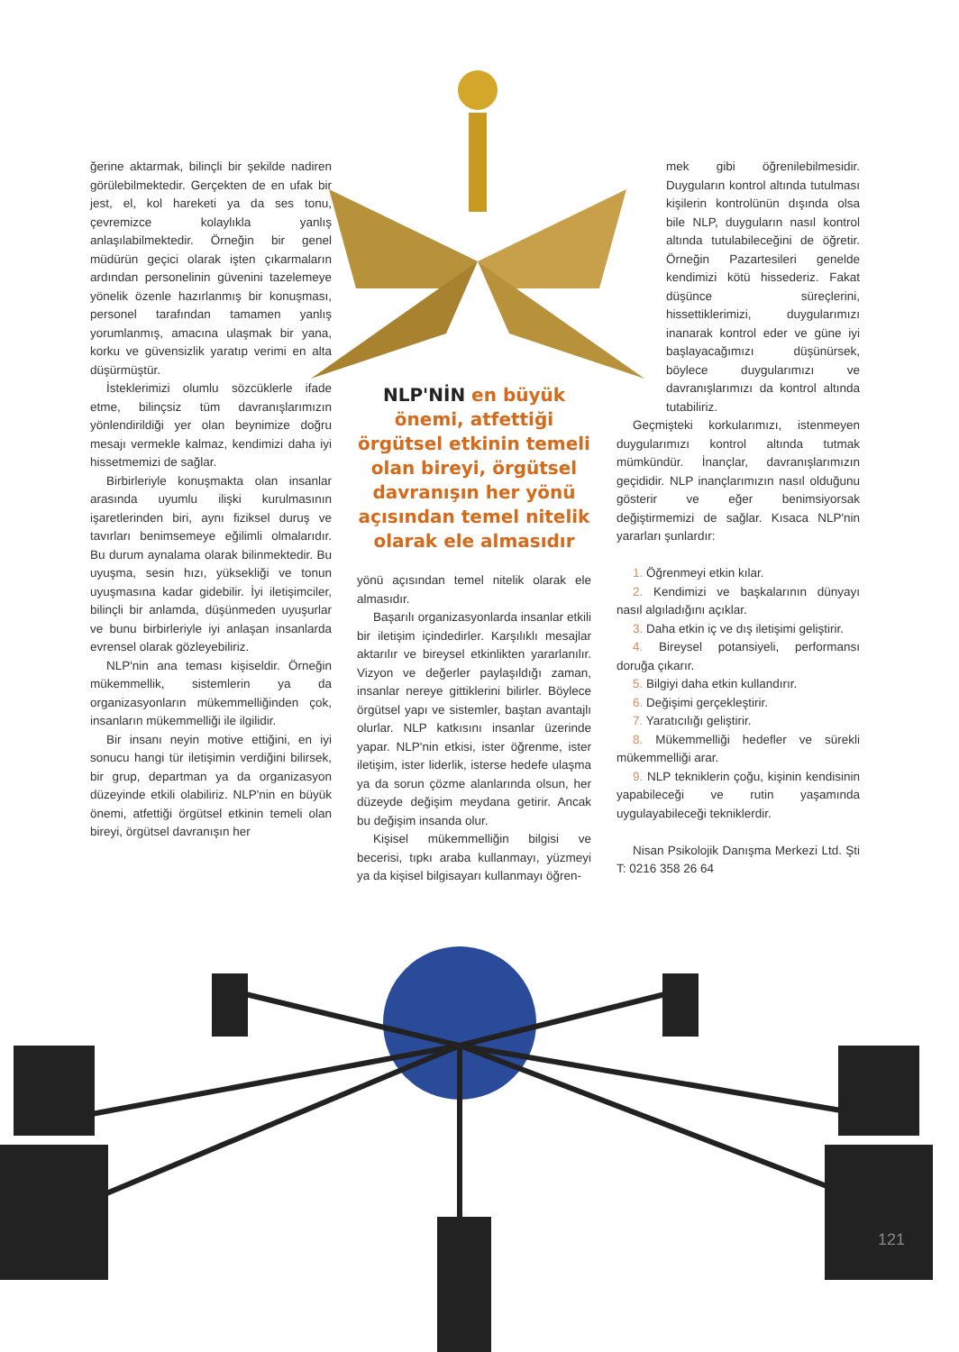ğerine aktarmak, bilinçli bir şekilde nadiren görülebilmektedir. Gerçekten de en ufak bir jest, el, kol hareketi ya da ses tonu, çevremizce kolaylıkla yanlış anlaşılabilmektedir. Örneğin bir genel müdürün geçici olarak işten çıkarmaların ardından personelinin güvenini tazelemeye yönelik özenle hazırlanmış bir konuşması, personel tarafından tamamen yanlış yorumlanmış, amacına ulaşmak bir yana, korku ve güvensizlik yaratıp verimi en alta düşürmüştür.
İsteklerimizi olumlu sözcüklerle ifade etme, bilinçsiz tüm davranışlarımızın yönlendirildiği yer olan beynimize doğru mesajı vermekle kalmaz, kendimizi daha iyi hissetmemizi de sağlar.
Birbirleriyle konuşmakta olan insanlar arasında uyumlu ilişki kurulmasının işaretlerinden biri, aynı fiziksel duruş ve tavırları benimsemeye eğilimli olmalarıdır. Bu durum aynalama olarak bilinmektedir. Bu uyuşma, sesin hızı, yüksekliği ve tonun uyuşmasına kadar gidebilir. İyi iletişimciler, bilinçli bir anlamda, düşünmeden uyuşurlar ve bunu birbirleriyle iyi anlaşan insanlarda evrensel olarak gözleyebiliriz.
NLP'nin ana teması kişiseldir. Örneğin mükemmellik, sistemlerin ya da organizasyonların mükemmelliğinden çok, insanların mükemmelliği ile ilgilidir.
Bir insanı neyin motive ettiğini, en iyi sonucu hangi tür iletişimin verdiğini bilirsek, bir grup, departman ya da organizasyon düzeyinde etkili olabiliriz. NLP'nin en büyük önemi, atfettiği örgütsel etkinin temeli olan bireyi, örgütsel davranışın her
NLP'NİN en büyük önemi, atfettiği örgütsel etkinin temeli olan bireyi, örgütsel davranışın her yönü açısından temel nitelik olarak ele almasıdır
yönü açısından temel nitelik olarak ele almasıdır.
Başarılı organizasyonlarda insanlar etkili bir iletişim içindedirler. Karşılıklı mesajlar aktarılır ve bireysel etkinlikten yararlanılır. Vizyon ve değerler paylaşıldığı zaman, insanlar nereye gittiklerini bilirler. Böylece örgütsel yapı ve sistemler, baştan avantajlı olurlar. NLP katkısını insanlar üzerinde yapar. NLP'nin etkisi, ister öğrenme, ister iletişim, ister liderlik, isterse hedefe ulaşma ya da sorun çözme alanlarında olsun, her düzeyde değişim meydana getirir. Ancak bu değişim insanda olur.
Kişisel mükemmelliğin bilgisi ve becerisi, tıpkı araba kullanmayı, yüzmeyi ya da kişisel bilgisayarı kullanmayı öğren-
mek gibi öğrenilebilmesidir. Duyguların kontrol altında tutulması kişilerin kontrolünün dışında olsa bile NLP, duyguların nasıl kontrol altında tutulabileceğini de öğretir. Örneğin Pazartesileri genelde kendimizi kötü hissederiz. Fakat düşünce süreçlerini, hissettiklerimizi, duygularımızı inanarak kontrol eder ve güne iyi başlayacağımızı düşünürsek, böylece duygularımızı ve davranışlarımızı da kontrol altında tutabiliriz.
Geçmişteki korkularımızı, istenmeyen duygularımızı kontrol altında tutmak mümkündür. İnançlar, davranışlarımızın geçididir. NLP inançlarımızın nasıl olduğunu gösterir ve eğer benimsiyorsak değiştirmemizi de sağlar. Kısaca NLP'nin yararları şunlardır:
1. Öğrenmeyi etkin kılar.
2. Kendimizi ve başkalarının dünyayı nasıl algıladığını açıklar.
3. Daha etkin iç ve dış iletişimi geliştirir.
4. Bireysel potansiyeli, performansı doruğa çıkarır.
5. Bilgiyi daha etkin kullandırır.
6. Değişimi gerçekleştirir.
7. Yaratıcılığı geliştirir.
8. Mükemmelliği hedefler ve sürekli mükemmelliği arar.
9. NLP tekniklerin çoğu, kişinin kendisinin yapabileceği ve rutin yaşamında uygulayabileceği tekniklerdir.
Nisan Psikolojik Danışma Merkezi Ltd. Şti T: 0216 358 26 64
121